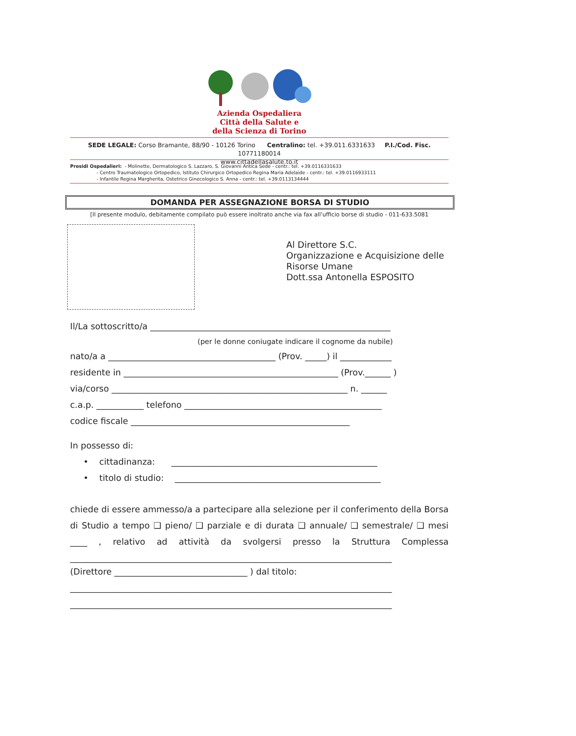Azienda Ospedaliera
Città della Salute e
della Scienza di Torino
SEDE LEGALE: Corso Bramante, 88/90 - 10126 Torino Centralino: tel. +39.011.6331633 P.I./Cod. Fisc. 10771180014
www.cittadellasalute.to.it
Presidi Ospedalieri: - Molinette, Dermatologico S. Lazzaro, S. Giovanni Antica Sede - centr.: tel. +39.0116331633
- Centro Traumatologico Ortopedico, Istituto Chirurgico Ortopedico Regina Maria Adelaide - centr.: tel. +39.0116933111
- Infantile Regina Margherita, Ostetrico Ginecologico S. Anna - centr.: tel. +39.0113134444
DOMANDA PER ASSEGNAZIONE BORSA DI STUDIO
[Il presente modulo, debitamente compilato può essere inoltrato anche via fax all'ufficio borse di studio - 011-633.5081
Al Direttore S.C.
Organizzazione e Acquisizione delle
Risorse Umane
Dott.ssa Antonella ESPOSITO
Il/La sottoscritto/a ________________________________________________________
(per le donne coniugate indicare il cognome da nubile)
nato/a a _______________________________________ (Prov. _____) il ____________
residente in __________________________________________________ (Prov.______ )
via/corso _______________________________________________________ n. ______
c.a.p. ___________ telefono ______________________________________________
codice fiscale ___________________________________________________
In possesso di:
• cittadinanza: ________________________________________________
• titolo di studio: ________________________________________________
chiede di essere ammesso/a a partecipare alla selezione per il conferimento della Borsa di Studio a tempo ❑ pieno/ ❑ parziale e di durata ❑ annuale/ ❑ semestrale/ ❑ mesi ____ , relativo ad attività da svolgersi presso la Struttura Complessa ___________________________________________________________________________
(Direttore _______________________________ ) dal titolo:
___________________________________________________________________________
___________________________________________________________________________